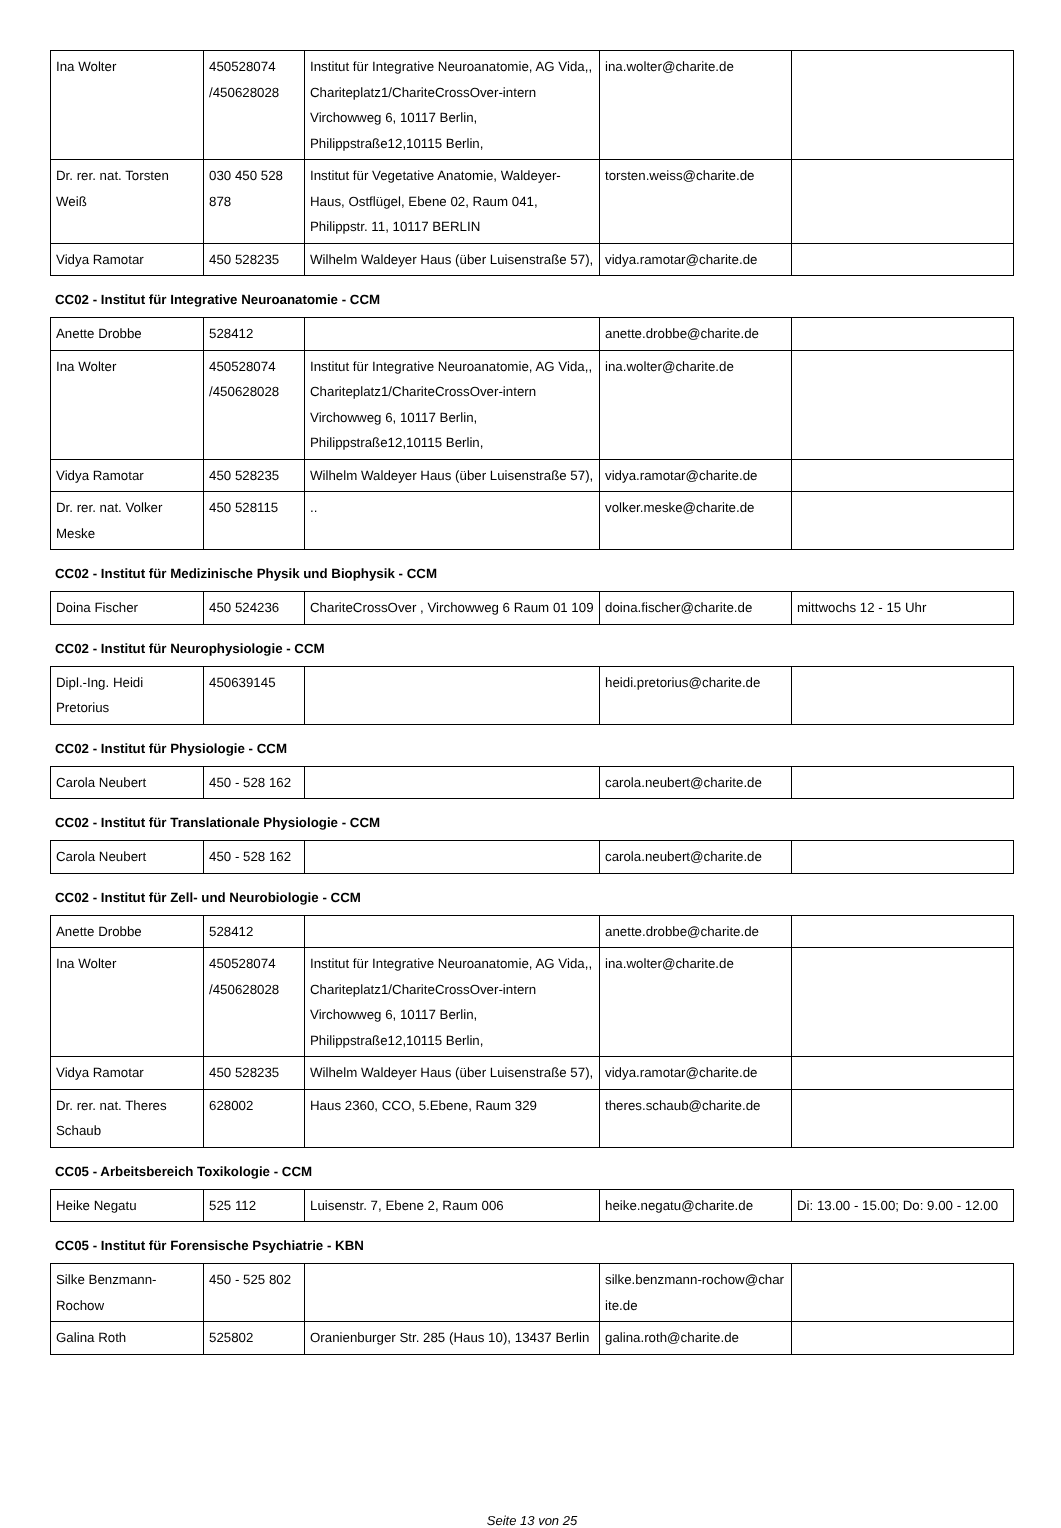| Ina Wolter | 450528074 /450628028 | Institut für Integrative Neuroanatomie, AG Vida,, Chariteplatz1/ChariteCrossOver-intern Virchowweg 6, 10117 Berlin, Philippstraße12,10115 Berlin, | ina.wolter@charite.de | |
| Dr. rer. nat. Torsten Weiß | 030 450 528 878 | Institut für Vegetative Anatomie, Waldeyer-Haus, Ostflügel, Ebene 02, Raum 041, Philippstr. 11, 10117 BERLIN | torsten.weiss@charite.de | |
| Vidya Ramotar | 450 528235 | Wilhelm Waldeyer Haus (über Luisenstraße 57), | vidya.ramotar@charite.de | |
CC02 - Institut für Integrative Neuroanatomie - CCM
| Anette Drobbe | 528412 | | anette.drobbe@charite.de | |
| Ina Wolter | 450528074 /450628028 | Institut für Integrative Neuroanatomie, AG Vida,, Chariteplatz1/ChariteCrossOver-intern Virchowweg 6, 10117 Berlin, Philippstraße12,10115 Berlin, | ina.wolter@charite.de | |
| Vidya Ramotar | 450 528235 | Wilhelm Waldeyer Haus (über Luisenstraße 57), | vidya.ramotar@charite.de | |
| Dr. rer. nat. Volker Meske | 450 528115 | .. | volker.meske@charite.de | |
CC02 - Institut für Medizinische Physik und Biophysik - CCM
| Doina Fischer | 450 524236 | ChariteCrossOver , Virchowweg 6 Raum 01 109 | doina.fischer@charite.de | mittwochs 12 - 15 Uhr |
CC02 - Institut für Neurophysiologie - CCM
| Dipl.-Ing. Heidi Pretorius | 450639145 | | heidi.pretorius@charite.de | |
CC02 - Institut für Physiologie - CCM
| Carola Neubert | 450 - 528 162 | | carola.neubert@charite.de | |
CC02 - Institut für Translationale Physiologie - CCM
| Carola Neubert | 450 - 528 162 | | carola.neubert@charite.de | |
CC02 - Institut für Zell- und Neurobiologie - CCM
| Anette Drobbe | 528412 | | anette.drobbe@charite.de | |
| Ina Wolter | 450528074 /450628028 | Institut für Integrative Neuroanatomie, AG Vida,, Chariteplatz1/ChariteCrossOver-intern Virchowweg 6, 10117 Berlin, Philippstraße12,10115 Berlin, | ina.wolter@charite.de | |
| Vidya Ramotar | 450 528235 | Wilhelm Waldeyer Haus (über Luisenstraße 57), | vidya.ramotar@charite.de | |
| Dr. rer. nat. Theres Schaub | 628002 | Haus 2360, CCO, 5.Ebene, Raum 329 | theres.schaub@charite.de | |
CC05 - Arbeitsbereich Toxikologie - CCM
| Heike Negatu | 525 112 | Luisenstr. 7, Ebene 2, Raum 006 | heike.negatu@charite.de | Di: 13.00 - 15.00; Do: 9.00 - 12.00 |
CC05 - Institut für Forensische Psychiatrie - KBN
| Silke Benzmann-Rochow | 450 - 525 802 | | silke.benzmann-rochow@char ite.de | |
| Galina Roth | 525802 | Oranienburger Str. 285 (Haus 10), 13437 Berlin | galina.roth@charite.de | |
Seite 13 von 25